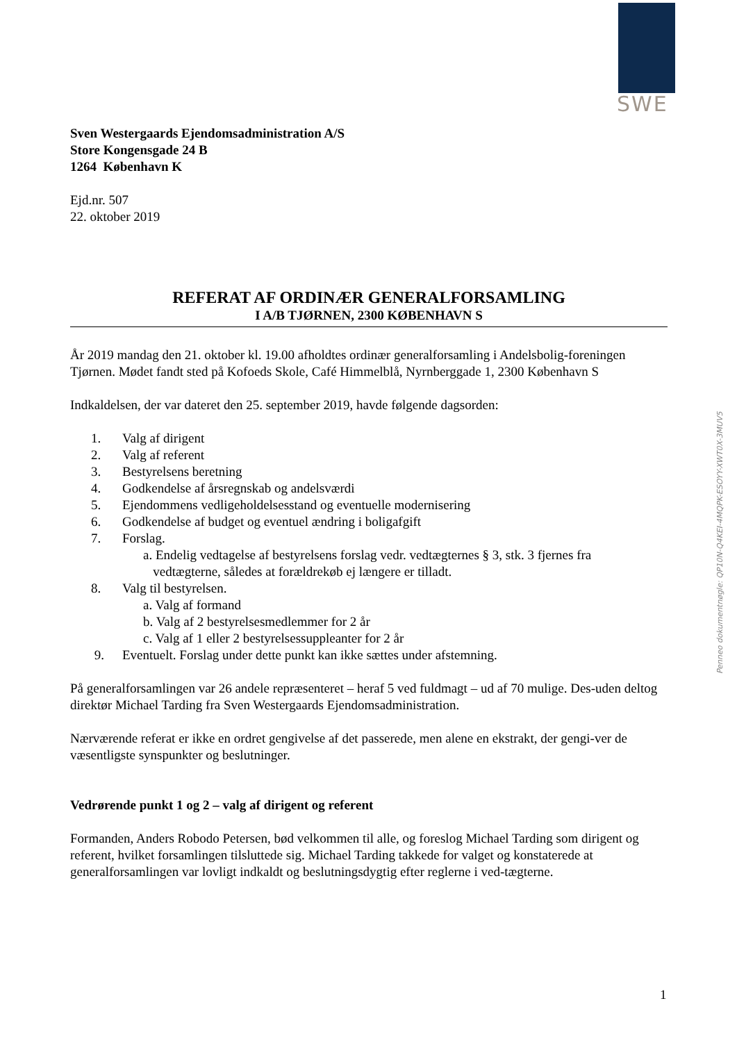SWE
Sven Westergaards Ejendomsadministration A/S
Store Kongensgade 24 B
1264 København K
Ejd.nr. 507
22. oktober 2019
REFERAT AF ORDINÆR GENERALFORSAMLING
I A/B TJØRNEN, 2300 KØBENHAVN S
År 2019 mandag den 21. oktober kl. 19.00 afholdtes ordinær generalforsamling i Andelsbolig-foreningen Tjørnen. Mødet fandt sted på Kofoeds Skole, Café Himmelblå, Nyrnberggade 1, 2300 København S
Indkaldelsen, der var dateret den 25. september 2019, havde følgende dagsorden:
1. Valg af dirigent
2. Valg af referent
3. Bestyrelsens beretning
4. Godkendelse af årsregnskab og andelsværdi
5. Ejendommens vedligeholdelsesstand og eventuelle modernisering
6. Godkendelse af budget og eventuel ændring i boligafgift
7. Forslag.
a. Endelig vedtagelse af bestyrelsens forslag vedr. vedtægternes § 3, stk. 3 fjernes fra
vedtægterne, således at forældrekøb ej længere er tilladt.
8. Valg til bestyrelsen.
a. Valg af formand
b. Valg af 2 bestyrelsesmedlemmer for 2 år
c. Valg af 1 eller 2 bestyrelsessuppleanter for 2 år
9. Eventuelt. Forslag under dette punkt kan ikke sættes under afstemning.
På generalforsamlingen var 26 andele repræsenteret – heraf 5 ved fuldmagt – ud af 70 mulige. Des-uden deltog direktør Michael Tarding fra Sven Westergaards Ejendomsadministration.
Nærværende referat er ikke en ordret gengivelse af det passerede, men alene en ekstrakt, der gengi-ver de væsentligste synspunkter og beslutninger.
Vedrørende punkt 1 og 2 – valg af dirigent og referent
Formanden, Anders Robodo Petersen, bød velkommen til alle, og foreslog Michael Tarding som dirigent og referent, hvilket forsamlingen tilsluttede sig. Michael Tarding takkede for valget og konstaterede at generalforsamlingen var lovligt indkaldt og beslutningsdygtig efter reglerne i ved-tægterne.
Penneo dokumentnøgle: QP10N-Q4KEI-4MQPK-ESOYY-XWT0X-3MUV5
1